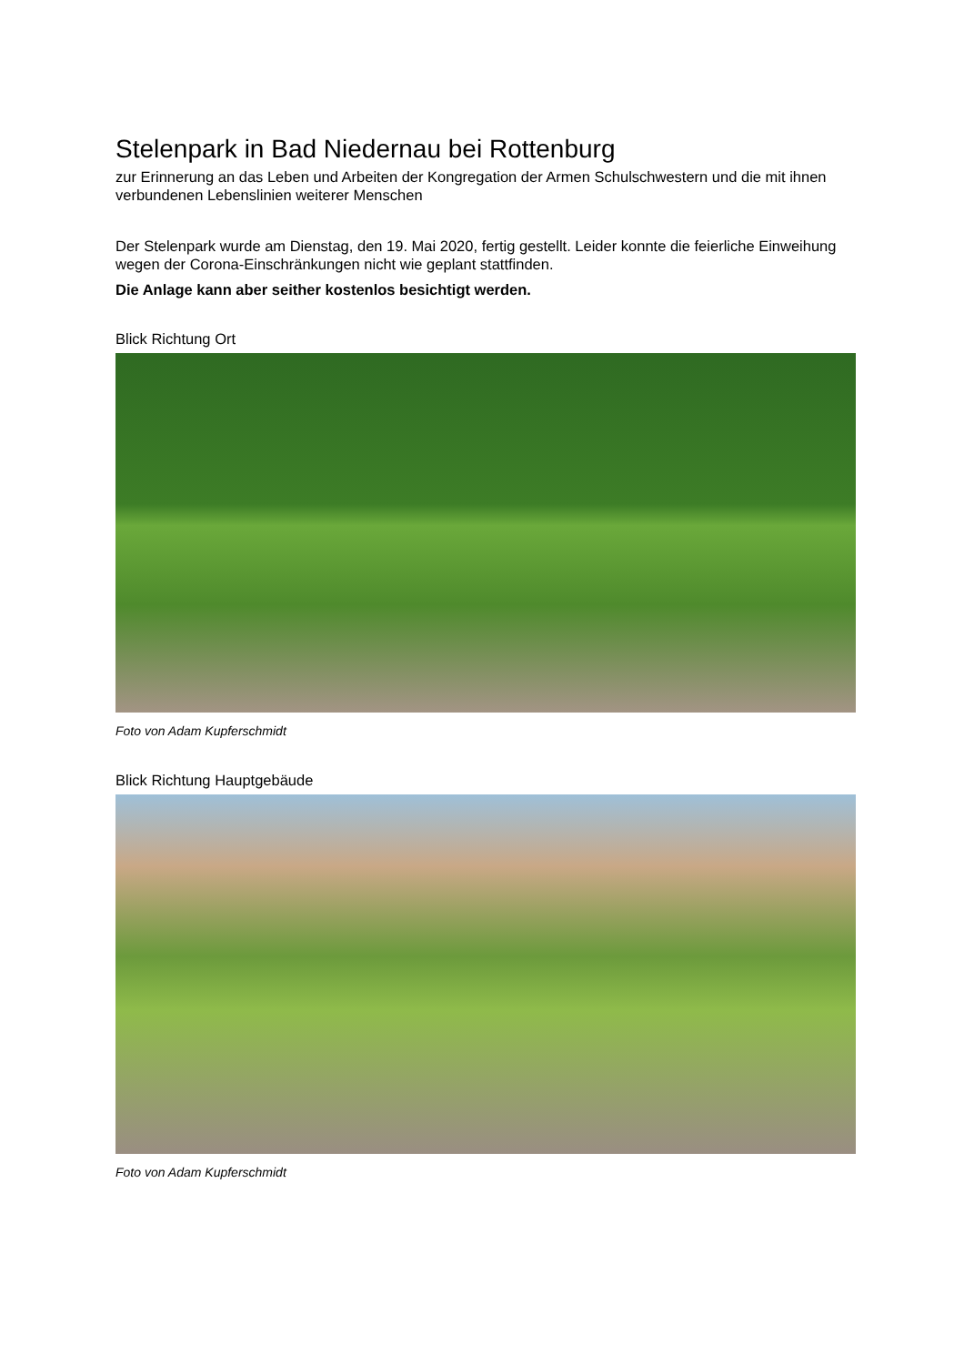Stelenpark in Bad Niedernau bei Rottenburg
zur Erinnerung an das Leben und Arbeiten der Kongregation der Armen Schulschwestern und die mit ihnen verbundenen Lebenslinien weiterer Menschen
Der Stelenpark wurde am Dienstag, den 19. Mai 2020, fertig gestellt. Leider konnte die feierliche Einweihung wegen der Corona-Einschränkungen nicht wie geplant stattfinden.
Die Anlage kann aber seither kostenlos besichtigt werden.
Blick Richtung Ort
Foto von Adam Kupferschmidt
Blick Richtung Hauptgebäude
Foto von Adam Kupferschmidt